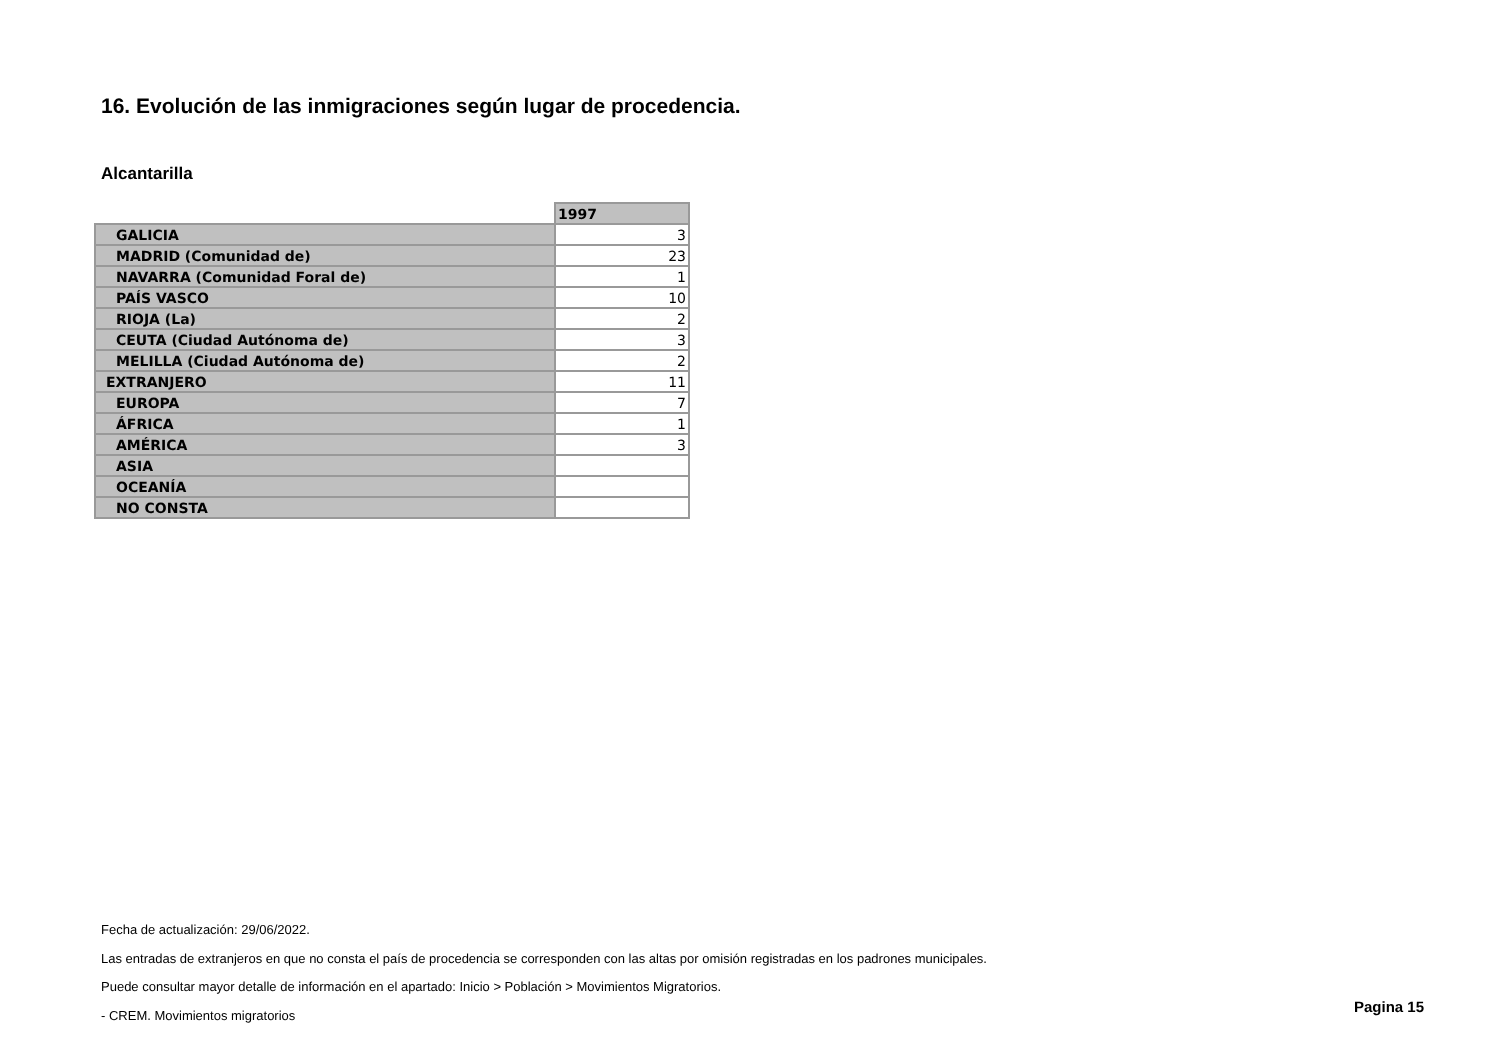16. Evolución de las inmigraciones según lugar de procedencia.
Alcantarilla
| | 1997 |
| GALICIA | 3 |
| MADRID (Comunidad de) | 23 |
| NAVARRA (Comunidad Foral de) | 1 |
| PAÍS VASCO | 10 |
| RIOJA (La) | 2 |
| CEUTA (Ciudad Autónoma de) | 3 |
| MELILLA (Ciudad Autónoma de) | 2 |
| EXTRANJERO | 11 |
| EUROPA | 7 |
| ÁFRICA | 1 |
| AMÉRICA | 3 |
| ASIA | |
| OCEANÍA | |
| NO CONSTA | |
Fecha de actualización: 29/06/2022.
Las entradas de extranjeros en que no consta el país de procedencia se corresponden con las altas por omisión registradas en los padrones municipales.
Puede consultar mayor detalle de información en el apartado: Inicio > Población > Movimientos Migratorios.
- CREM. Movimientos migratorios
Pagina 15